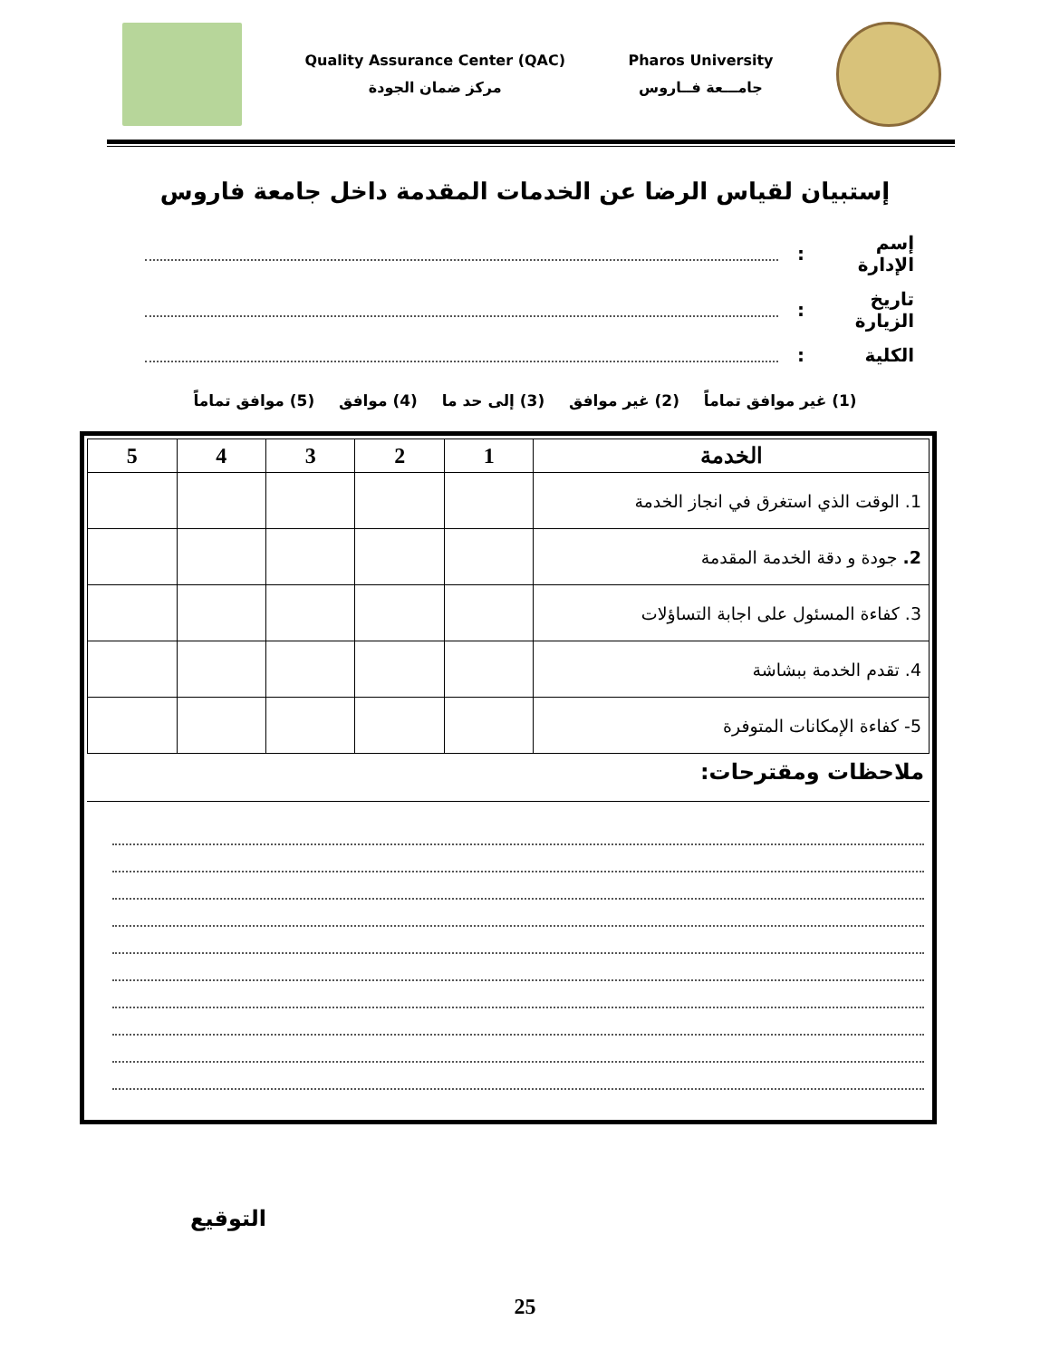Quality Assurance Center (QAC)
مركز ضمان الجودة
Pharos University
جامـــعة فــاروس
إستبيان لقياس الرضا عن الخدمات المقدمة داخل جامعة فاروس
إسم الإدارة:
تاريخ الزيارة:
الكلية:
(1) غير موافق تماماً (2) غير موافق (3) إلى حد ما (4) موافق (5) موافق تماماً
| الخدمة | 1 | 2 | 3 | 4 | 5 |
| --- | --- | --- | --- | --- | --- |
| 1. الوقت الذي استغرق في انجاز الخدمة | | | | | |
| 2. جودة و دقة الخدمة المقدمة | | | | | |
| 3. كفاءة المسئول على اجابة التساؤلات | | | | | |
| 4. تقدم الخدمة ببشاشة | | | | | |
| 5- كفاءة الإمكانات المتوفرة | | | | | |
ملاحظات ومقترحات:
التوقيع
25